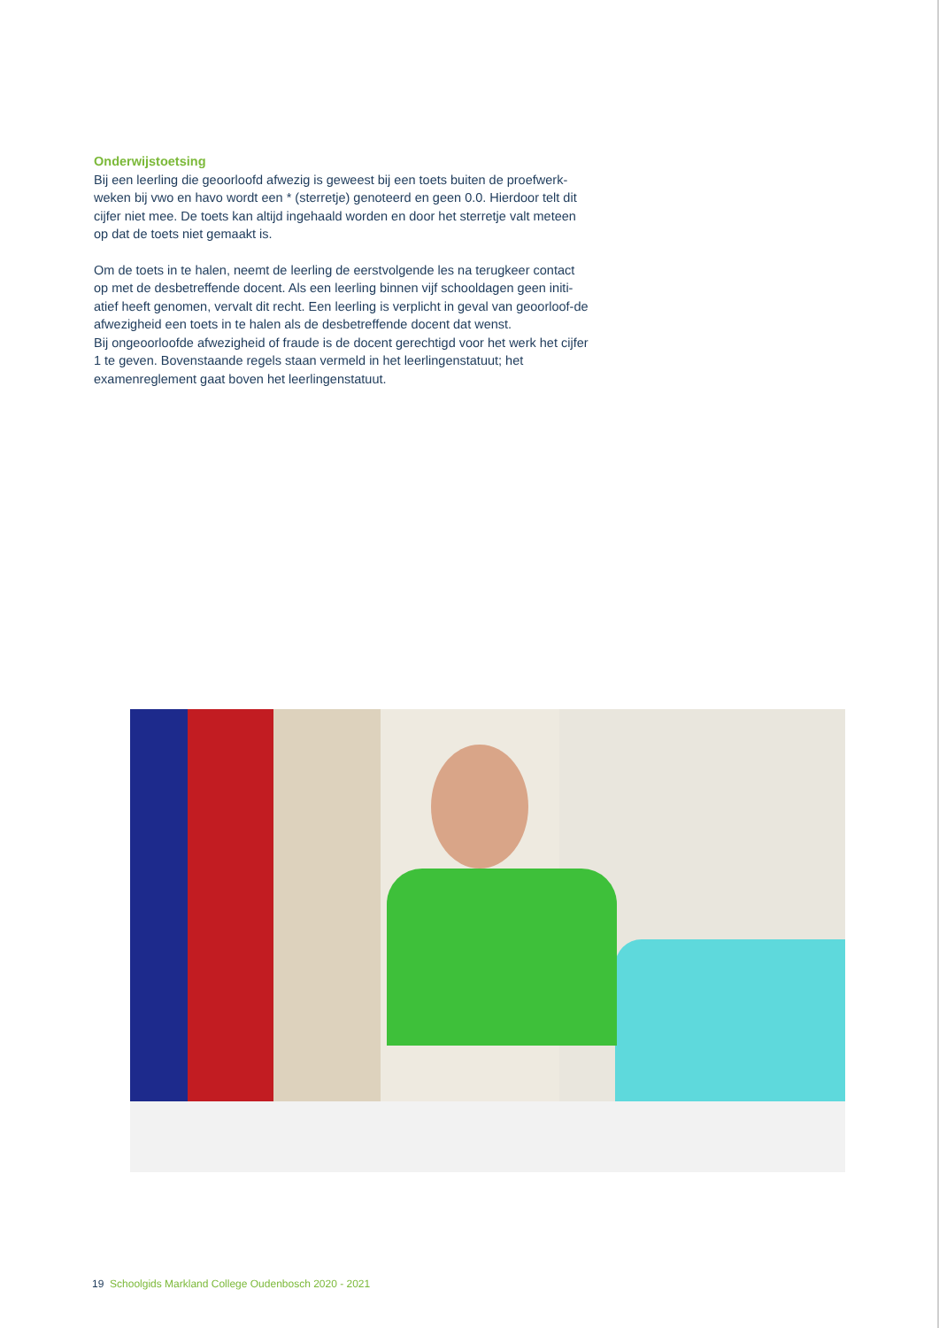Onderwijstoetsing
Bij een leerling die geoorloofd afwezig is geweest bij een toets buiten de proefwerk-weken bij vwo en havo wordt een * (sterretje) genoteerd en geen 0.0. Hierdoor telt dit cijfer niet mee. De toets kan altijd ingehaald worden en door het sterretje valt meteen op dat de toets niet gemaakt is.
Om de toets in te halen, neemt de leerling de eerstvolgende les na terugkeer contact op met de desbetreffende docent. Als een leerling binnen vijf schooldagen geen initi-atief heeft genomen, vervalt dit recht. Een leerling is verplicht in geval van geoorloof-de afwezigheid een toets in te halen als de desbetreffende docent dat wenst.
Bij ongeoorloofde afwezigheid of fraude is de docent gerechtigd voor het werk het cijfer 1 te geven. Bovenstaande regels staan vermeld in het leerlingenstatuut; het examenreglement gaat boven het leerlingenstatuut.
19 Schoolgids Markland College Oudenbosch 2020 - 2021